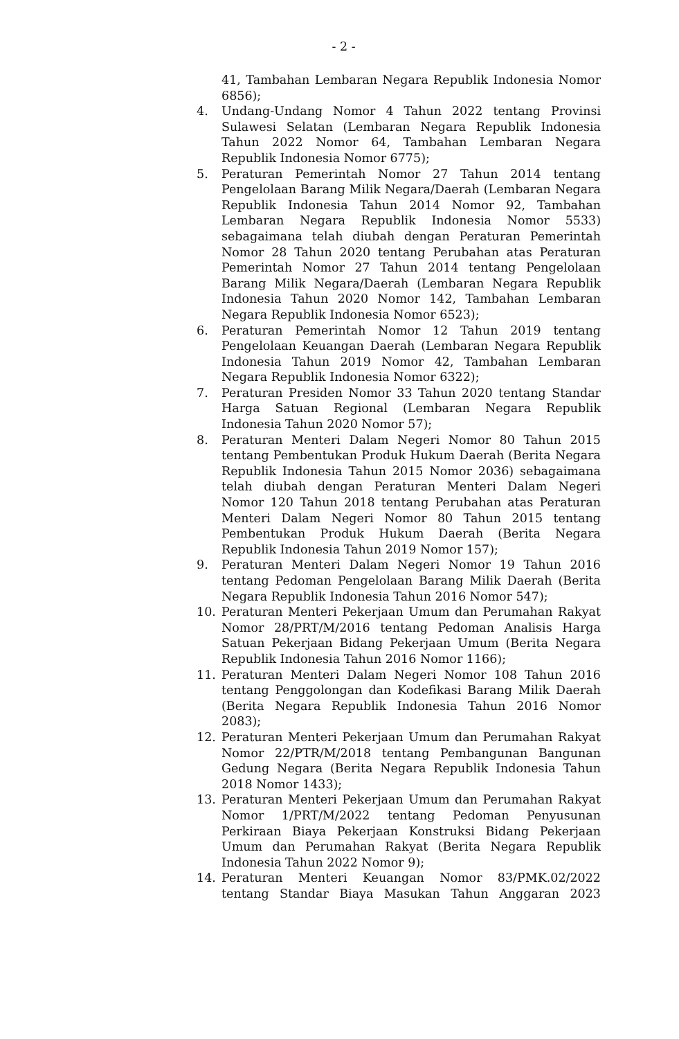- 2 -
41, Tambahan Lembaran Negara Republik Indonesia Nomor 6856);
4. Undang-Undang Nomor 4 Tahun 2022 tentang Provinsi Sulawesi Selatan (Lembaran Negara Republik Indonesia Tahun 2022 Nomor 64, Tambahan Lembaran Negara Republik Indonesia Nomor 6775);
5. Peraturan Pemerintah Nomor 27 Tahun 2014 tentang Pengelolaan Barang Milik Negara/Daerah (Lembaran Negara Republik Indonesia Tahun 2014 Nomor 92, Tambahan Lembaran Negara Republik Indonesia Nomor 5533) sebagaimana telah diubah dengan Peraturan Pemerintah Nomor 28 Tahun 2020 tentang Perubahan atas Peraturan Pemerintah Nomor 27 Tahun 2014 tentang Pengelolaan Barang Milik Negara/Daerah (Lembaran Negara Republik Indonesia Tahun 2020 Nomor 142, Tambahan Lembaran Negara Republik Indonesia Nomor 6523);
6. Peraturan Pemerintah Nomor 12 Tahun 2019 tentang Pengelolaan Keuangan Daerah (Lembaran Negara Republik Indonesia Tahun 2019 Nomor 42, Tambahan Lembaran Negara Republik Indonesia Nomor 6322);
7. Peraturan Presiden Nomor 33 Tahun 2020 tentang Standar Harga Satuan Regional (Lembaran Negara Republik Indonesia Tahun 2020 Nomor 57);
8. Peraturan Menteri Dalam Negeri Nomor 80 Tahun 2015 tentang Pembentukan Produk Hukum Daerah (Berita Negara Republik Indonesia Tahun 2015 Nomor 2036) sebagaimana telah diubah dengan Peraturan Menteri Dalam Negeri Nomor 120 Tahun 2018 tentang Perubahan atas Peraturan Menteri Dalam Negeri Nomor 80 Tahun 2015 tentang Pembentukan Produk Hukum Daerah (Berita Negara Republik Indonesia Tahun 2019 Nomor 157);
9. Peraturan Menteri Dalam Negeri Nomor 19 Tahun 2016 tentang Pedoman Pengelolaan Barang Milik Daerah (Berita Negara Republik Indonesia Tahun 2016 Nomor 547);
10. Peraturan Menteri Pekerjaan Umum dan Perumahan Rakyat Nomor 28/PRT/M/2016 tentang Pedoman Analisis Harga Satuan Pekerjaan Bidang Pekerjaan Umum (Berita Negara Republik Indonesia Tahun 2016 Nomor 1166);
11. Peraturan Menteri Dalam Negeri Nomor 108 Tahun 2016 tentang Penggolongan dan Kodefikasi Barang Milik Daerah (Berita Negara Republik Indonesia Tahun 2016 Nomor 2083);
12. Peraturan Menteri Pekerjaan Umum dan Perumahan Rakyat Nomor 22/PTR/M/2018 tentang Pembangunan Bangunan Gedung Negara (Berita Negara Republik Indonesia Tahun 2018 Nomor 1433);
13. Peraturan Menteri Pekerjaan Umum dan Perumahan Rakyat Nomor 1/PRT/M/2022 tentang Pedoman Penyusunan Perkiraan Biaya Pekerjaan Konstruksi Bidang Pekerjaan Umum dan Perumahan Rakyat (Berita Negara Republik Indonesia Tahun 2022 Nomor 9);
14. Peraturan Menteri Keuangan Nomor 83/PMK.02/2022 tentang Standar Biaya Masukan Tahun Anggaran 2023